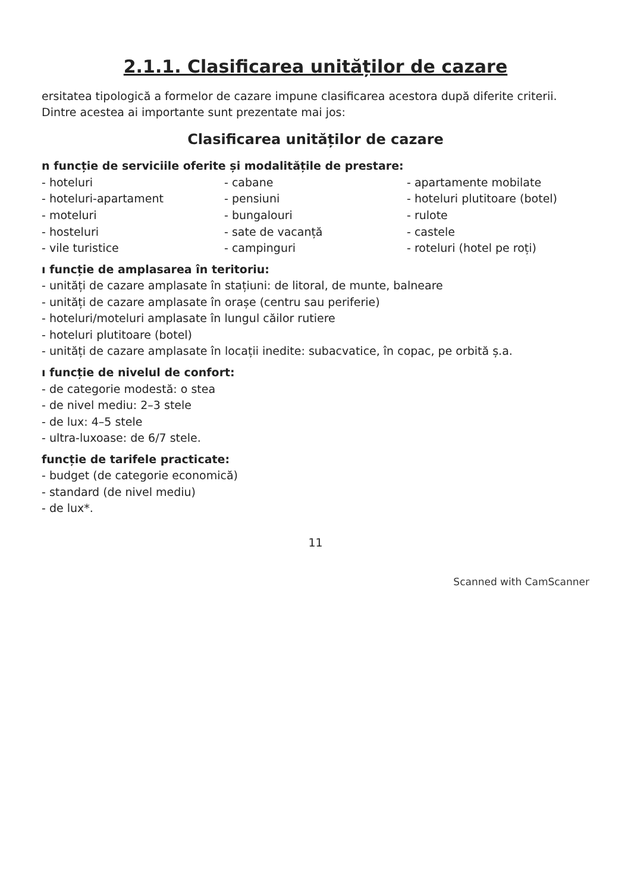2.1.1. Clasificarea unităților de cazare
ersitatea tipologică a formelor de cazare impune clasificarea acestora după diferite criterii. Dintre acestea ai importante sunt prezentate mai jos:
Clasificarea unităților de cazare
n funcție de serviciile oferite și modalitățile de prestare:
- hoteluri
- hoteluri-apartament
- moteluri
- hosteluri
- vile turistice
- cabane
- pensiuni
- bungalouri
- sate de vacanță
- campinguri
- apartamente mobilate
- hoteluri plutitoare (botel)
- rulote
- castele
- roteluri (hotel pe roți)
ı funcție de amplasarea în teritoriu:
- unități de cazare amplasate în stațiuni: de litoral, de munte, balneare
- unități de cazare amplasate în orașe (centru sau periferie)
- hoteluri/moteluri amplasate în lungul căilor rutiere
- hoteluri plutitoare (botel)
- unități de cazare amplasate în locații inedite: subacvatice, în copac, pe orbită ș.a.
ı funcție de nivelul de confort:
- de categorie modestă: o stea
- de nivel mediu: 2–3 stele
- de lux: 4–5 stele
- ultra-luxoase: de 6/7 stele.
funcție de tarifele practicate:
- budget (de categorie economică)
- standard (de nivel mediu)
- de lux*.
11
Scanned with CamScanner